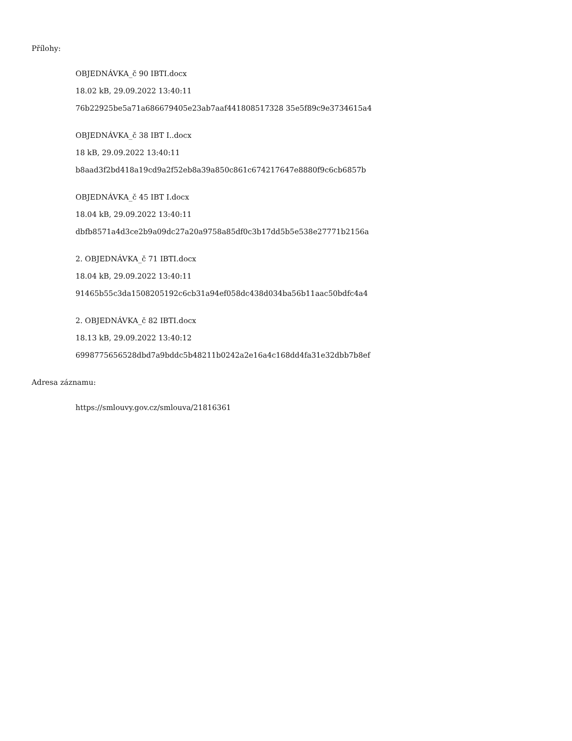Přílohy:
OBJEDNÁVKA_č 90 IBTI.docx
18.02 kB, 29.09.2022 13:40:11
76b22925be5a71a686679405e23ab7aaf441808517328 35e5f89c9e3734615a4
OBJEDNÁVKA_č 38 IBT I..docx
18 kB, 29.09.2022 13:40:11
b8aad3f2bd418a19cd9a2f52eb8a39a850c861c674217647e8880f9c6cb6857b
OBJEDNÁVKA_č 45 IBT I.docx
18.04 kB, 29.09.2022 13:40:11
dbfb8571a4d3ce2b9a09dc27a20a9758a85df0c3b17dd5b5e538e27771b2156a
2. OBJEDNÁVKA_č 71 IBTI.docx
18.04 kB, 29.09.2022 13:40:11
91465b55c3da1508205192c6cb31a94ef058dc438d034ba56b11aac50bdfc4a4
2. OBJEDNÁVKA_č 82 IBTI.docx
18.13 kB, 29.09.2022 13:40:12
6998775656528dbd7a9bddc5b48211b0242a2e16a4c168dd4fa31e32dbb7b8ef
Adresa záznamu:
https://smlouvy.gov.cz/smlouva/21816361